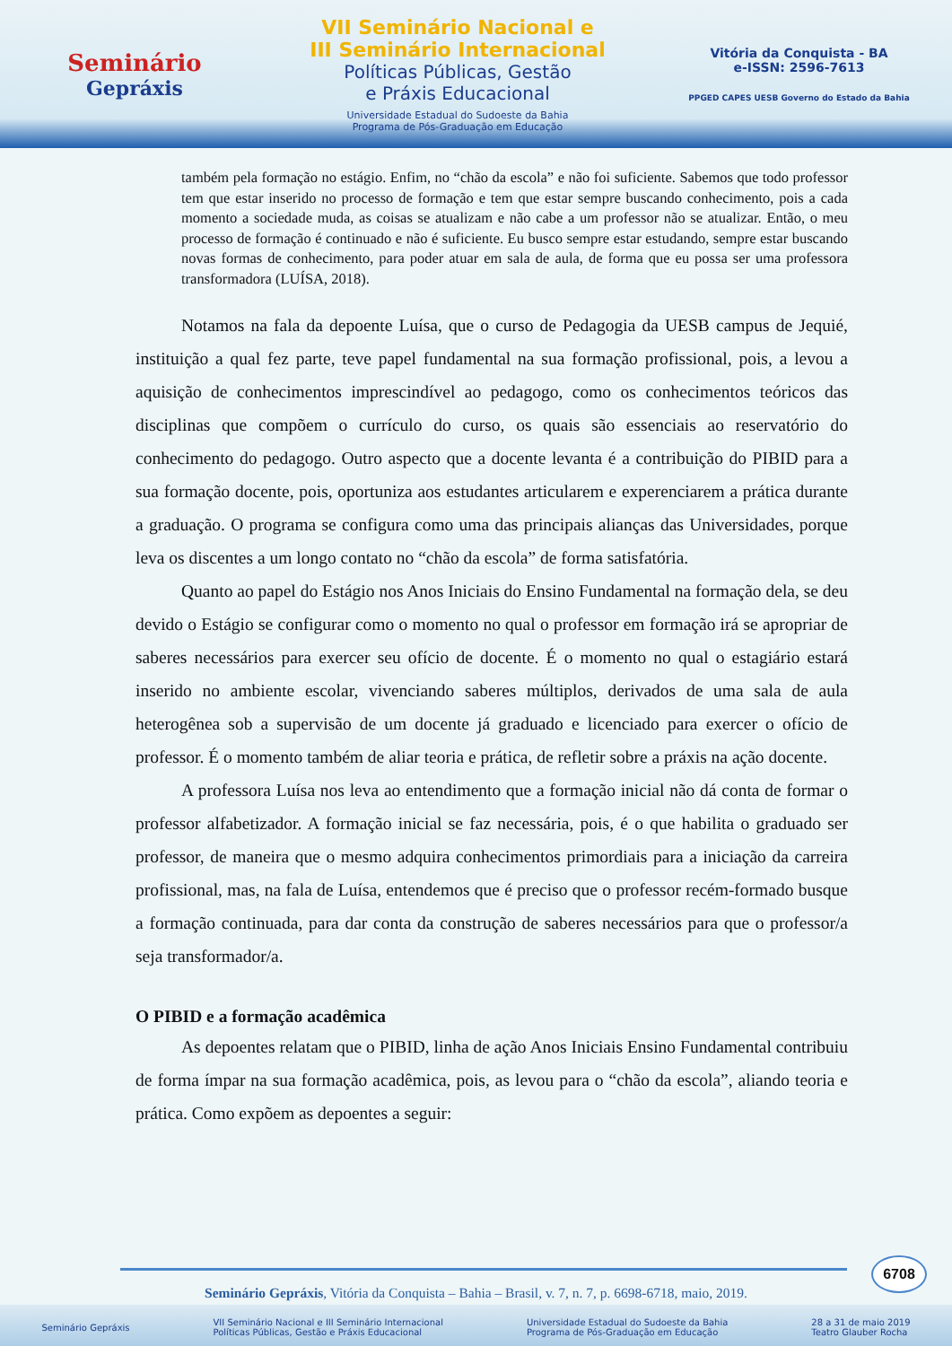Seminário
Gepráxis
VII Seminário Nacional e
III Seminário Internacional
Políticas Públicas, Gestão
e Práxis Educacional
Universidade Estadual do Sudoeste da Bahia
Programa de Pós-Graduação em Educação
Vitória da Conquista - BA
e-ISSN: 2596-7613
PPGED CAPES UESB Governo do Estado da Bahia
também pela formação no estágio. Enfim, no “chão da escola” e não foi suficiente. Sabemos que todo professor tem que estar inserido no processo de formação e tem que estar sempre buscando conhecimento, pois a cada momento a sociedade muda, as coisas se atualizam e não cabe a um professor não se atualizar. Então, o meu processo de formação é continuado e não é suficiente. Eu busco sempre estar estudando, sempre estar buscando novas formas de conhecimento, para poder atuar em sala de aula, de forma que eu possa ser uma professora transformadora (LUÍSA, 2018).
Notamos na fala da depoente Luísa, que o curso de Pedagogia da UESB campus de Jequié, instituição a qual fez parte, teve papel fundamental na sua formação profissional, pois, a levou a aquisição de conhecimentos imprescindível ao pedagogo, como os conhecimentos teóricos das disciplinas que compõem o currículo do curso, os quais são essenciais ao reservatório do conhecimento do pedagogo. Outro aspecto que a docente levanta é a contribuição do PIBID para a sua formação docente, pois, oportuniza aos estudantes articularem e experenciarem a prática durante a graduação. O programa se configura como uma das principais alianças das Universidades, porque leva os discentes a um longo contato no “chão da escola” de forma satisfatória.
Quanto ao papel do Estágio nos Anos Iniciais do Ensino Fundamental na formação dela, se deu devido o Estágio se configurar como o momento no qual o professor em formação irá se apropriar de saberes necessários para exercer seu ofício de docente. É o momento no qual o estagiário estará inserido no ambiente escolar, vivenciando saberes múltiplos, derivados de uma sala de aula heterogênea sob a supervisão de um docente já graduado e licenciado para exercer o ofício de professor. É o momento também de aliar teoria e prática, de refletir sobre a práxis na ação docente.
A professora Luísa nos leva ao entendimento que a formação inicial não dá conta de formar o professor alfabetizador. A formação inicial se faz necessária, pois, é o que habilita o graduado ser professor, de maneira que o mesmo adquira conhecimentos primordiais para a iniciação da carreira profissional, mas, na fala de Luísa, entendemos que é preciso que o professor recém-formado busque a formação continuada, para dar conta da construção de saberes necessários para que o professor/a seja transformador/a.
O PIBID e a formação acadêmica
As depoentes relatam que o PIBID, linha de ação Anos Iniciais Ensino Fundamental contribuiu de forma ímpar na sua formação acadêmica, pois, as levou para o “chão da escola”, aliando teoria e prática. Como expõem as depoentes a seguir:
6708
Seminário Gepráxis, Vitória da Conquista – Bahia – Brasil, v. 7, n. 7, p. 6698-6718, maio, 2019.
Seminário Gepráxis VII Seminário Nacional e III Seminário Internacional
Políticas Públicas, Gestão e Práxis Educacional Universidade Estadual do Sudoeste da Bahia
Programa de Pós-Graduação em Educação 28 a 31 de maio 2019
Teatro Glauber Rocha